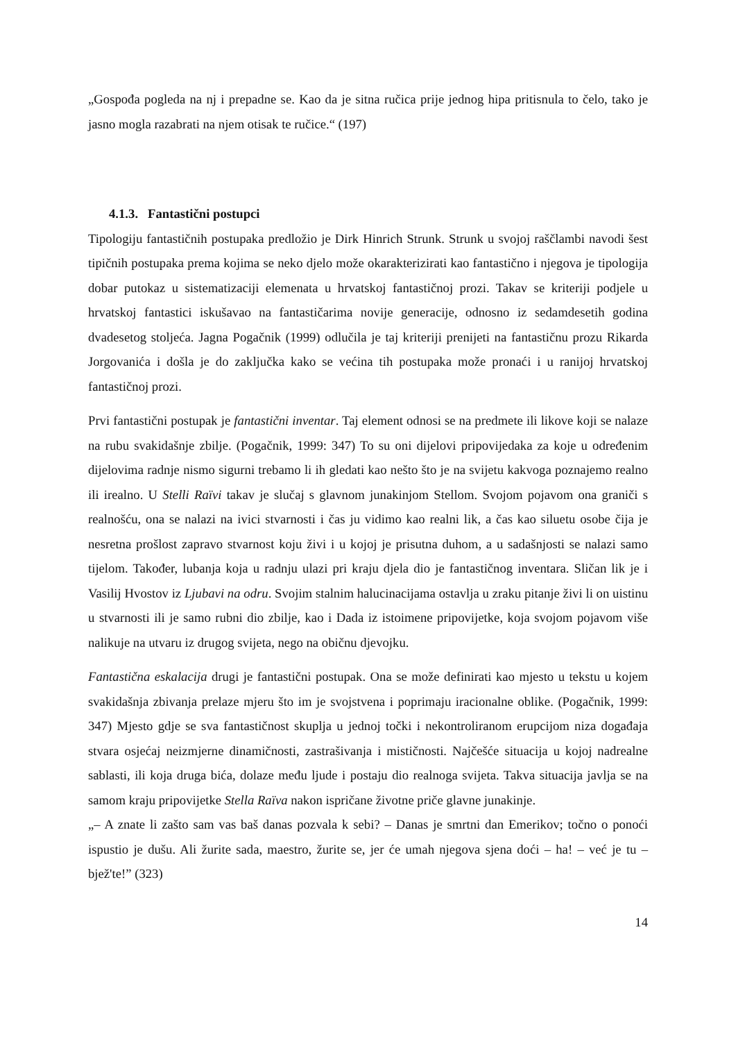„Gospođa pogleda na nj i prepadne se. Kao da je sitna ručica prije jednog hipa pritisnula to čelo, tako je jasno mogla razabrati na njem otisak te ručice.“ (197)
4.1.3. Fantastični postupci
Tipologiju fantastičnih postupaka predložio je Dirk Hinrich Strunk. Strunk u svojoj raščlambi navodi šest tipičnih postupaka prema kojima se neko djelo može okarakterizirati kao fantastično i njegova je tipologija dobar putokaz u sistematizaciji elemenata u hrvatskoj fantastičnoj prozi. Takav se kriteriji podjele u hrvatskoj fantastici iskušavao na fantastičarima novije generacije, odnosno iz sedamdesetih godina dvadesetog stoljeća. Jagna Pogačnik (1999) odlučila je taj kriteriji prenijeti na fantastičnu prozu Rikarda Jorgovanića i došla je do zaključka kako se većina tih postupaka može pronaći i u ranijoj hrvatskoj fantastičnoj prozi.
Prvi fantastični postupak je fantastični inventar. Taj element odnosi se na predmete ili likove koji se nalaze na rubu svakidašnje zbilje. (Pogačnik, 1999: 347) To su oni dijelovi pripovijedaka za koje u određenim dijelovima radnje nismo sigurni trebamo li ih gledati kao nešto što je na svijetu kakvoga poznajemo realno ili irealno. U Stelli Raïvi takav je slučaj s glavnom junakinjom Stellom. Svojom pojavom ona graniči s realnošću, ona se nalazi na ivici stvarnosti i čas ju vidimo kao realni lik, a čas kao siluetu osobe čija je nesretna prošlost zapravo stvarnost koju živi i u kojoj je prisutna duhom, a u sadašnjosti se nalazi samo tijelom. Također, lubanja koja u radnju ulazi pri kraju djela dio je fantastičnog inventara. Sličan lik je i Vasilij Hvostov iz Ljubavi na odru. Svojim stalnim halucinacijama ostavlja u zraku pitanje živi li on uistinu u stvarnosti ili je samo rubni dio zbilje, kao i Dada iz istoimene pripovijetke, koja svojom pojavom više nalikuje na utvaru iz drugog svijeta, nego na običnu djevojku.
Fantastična eskalacija drugi je fantastični postupak. Ona se može definirati kao mjesto u tekstu u kojem svakidašnja zbivanja prelaze mjeru što im je svojstvena i poprimaju iracionalne oblike. (Pogačnik, 1999: 347) Mjesto gdje se sva fantastičnost skuplja u jednoj točki i nekontroliranom erupcijom niza događaja stvara osjećaj neizmjerne dinamičnosti, zastrašivanja i mističnosti. Najčešće situacija u kojoj nadrealne sablasti, ili koja druga bića, dolaze među ljude i postaju dio realnoga svijeta. Takva situacija javlja se na samom kraju pripovijetke Stella Raïva nakon ispričane životne priče glavne junakinje.
„– A znate li zašto sam vas baš danas pozvala k sebi? – Danas je smrtni dan Emerikov; točno o ponoći ispustio je dušu. Ali žurite sada, maestro, žurite se, jer će umah njegova sjena doći – ha! – već je tu – bjež'te!” (323)
14